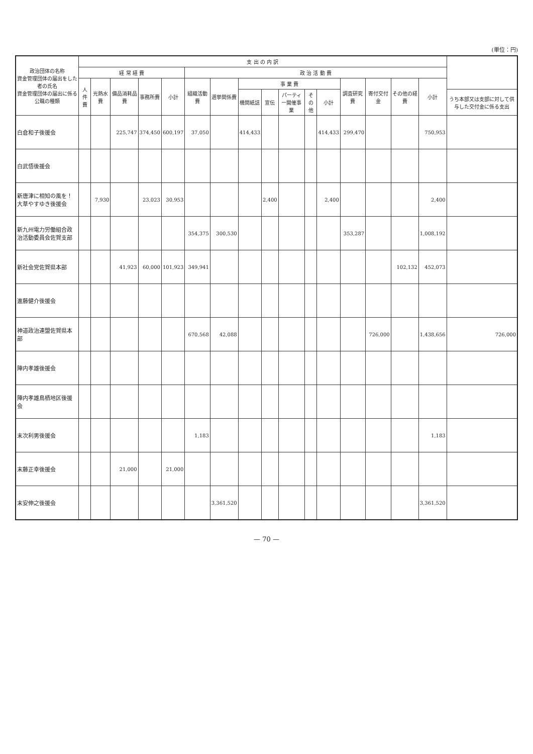(単位：円)
| 政治団体の名称 資金管理団体の届出をした者の氏名 資金管理団体の届出に係る公職の種類 | 支 出 の 内 訳 | | | | | | | | | | | | | | | | |
| --- | --- | --- | --- | --- | --- | --- | --- | --- | --- | --- | --- | --- | --- | --- | --- | --- | --- |
| | 経 常 経 費 | | | | | 政 治 活 動 費 | | | | | | | | | | | |
| | 人件費 | 光熱水費 | 備品消耗品費 | 事務所費 | 小計 | 組織活動費 | 選挙関係費 | 事 業 費 | | | | | 調査研究費 | 寄付交付金 | その他の経費 | 小計 | |
| | | | | | | | | 機関紙誌 | 宣伝 | パーティー開催事業 | その他 | 小計 | | | | | うち本部又は支部に対して供与した交付金に係る支出 |
| 白倉和子後援会 | | | 225,747 | 374,450 | 600,197 | 37,050 | | 414,433 | | | | 414,433 | 299,470 | | | 750,953 | |
| 白武悟後援会 | | | | | | | | | | | | | | | | | |
| 新唐津に相知の風を！大草やすゆき後援会 | | 7,930 | | 23,023 | 30,953 | | | | 2,400 | | | 2,400 | | | | 2,400 | |
| 新九州電力労働組合政治活動委員会佐賀支部 | | | | | | 354,375 | 300,530 | | | | | | 353,287 | | | 1,008,192 | |
| 新社会党佐賀県本部 | | | 41,923 | 60,000 | 101,923 | 349,941 | | | | | | | | | 102,132 | 452,073 | |
| 進藤健介後援会 | | | | | | | | | | | | | | | | | |
| 神道政治連盟佐賀県本部 | | | | | | 670,568 | 42,088 | | | | | | | 726,000 | | 1,438,656 | 726,000 |
| 陣内孝雄後援会 | | | | | | | | | | | | | | | | | |
| 陣内孝雄鳥栖地区後援会 | | | | | | | | | | | | | | | | | |
| 末次利男後援会 | | | | | | 1,183 | | | | | | | | | | 1,183 | |
| 末藤正幸後援会 | | | 21,000 | | 21,000 | | | | | | | | | | | | |
| 末安伸之後援会 | | | | | | | 3,361,520 | | | | | | | | | 3,361,520 | |
— 70 —